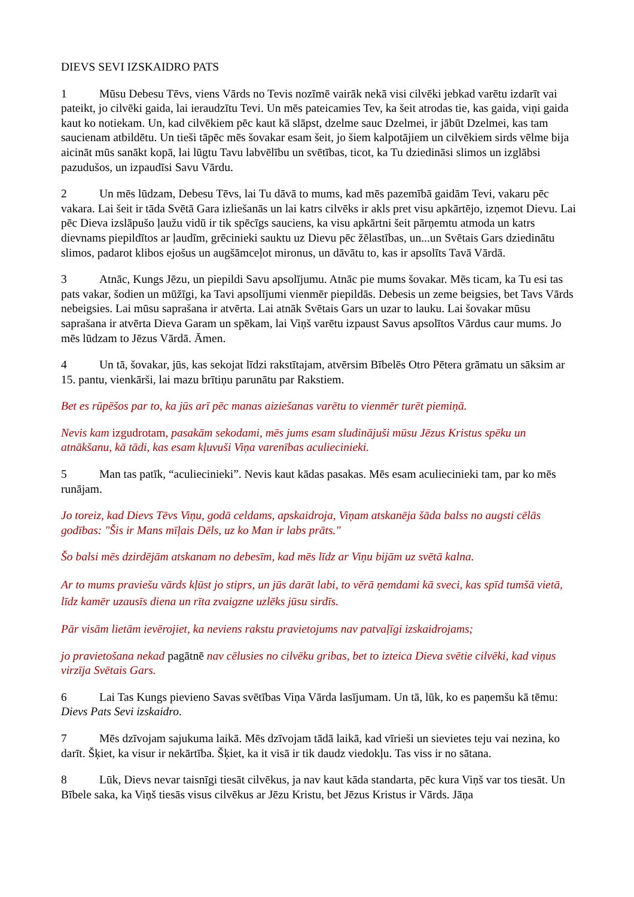DIEVS SEVI IZSKAIDRO PATS
1 Mūsu Debesu Tēvs, viens Vārds no Tevis nozīmē vairāk nekā visi cilvēki jebkad varētu izdarīt vai pateikt, jo cilvēki gaida, lai ieraudzītu Tevi. Un mēs pateicamies Tev, ka šeit atrodas tie, kas gaida, viņi gaida kaut ko notiekam. Un, kad cilvēkiem pēc kaut kā slāpst, dzelme sauc Dzelmei, ir jābūt Dzelmei, kas tam saucienam atbildētu. Un tieši tāpēc mēs šovakar esam šeit, jo šiem kalpotājiem un cilvēkiem sirds vēlme bija aicināt mūs sanākt kopā, lai lūgtu Tavu labvēlību un svētības, ticot, ka Tu dziedināsi slimos un izglābsi pazudušos, un izpaudīsi Savu Vārdu.
2 Un mēs lūdzam, Debesu Tēvs, lai Tu dāvā to mums, kad mēs pazemībā gaidām Tevi, vakaru pēc vakara. Lai šeit ir tāda Svētā Gara izliešanās un lai katrs cilvēks ir akls pret visu apkārtējo, izņemot Dievu. Lai pēc Dieva izslāpušo ļaužu vidū ir tik spēcīgs sauciens, ka visu apkārtni šeit pārņemtu atmoda un katrs dievnams piepildītos ar ļaudīm, grēcinieki sauktu uz Dievu pēc žēlastības, un...un Svētais Gars dziedinātu slimos, padarot klibos ejošus un augšāmceļot mironus, un dāvātu to, kas ir apsolīts Tavā Vārdā.
3 Atnāc, Kungs Jēzu, un piepildi Savu apsolījumu. Atnāc pie mums šovakar. Mēs ticam, ka Tu esi tas pats vakar, šodien un mūžīgi, ka Tavi apsolījumi vienmēr piepildās. Debesis un zeme beigsies, bet Tavs Vārds nebeigsies. Lai mūsu saprašana ir atvērta. Lai atnāk Svētais Gars un uzar to lauku. Lai šovakar mūsu saprašana ir atvērta Dieva Garam un spēkam, lai Viņš varētu izpaust Savus apsolītos Vārdus caur mums. Jo mēs lūdzam to Jēzus Vārdā. Āmen.
4 Un tā, šovakar, jūs, kas sekojat līdzi rakstītajam, atvērsim Bībelēs Otro Pētera grāmatu un sāksim ar 15. pantu, vienkārši, lai mazu brītiņu parunātu par Rakstiem.
Bet es rūpēšos par to, ka jūs arī pēc manas aiziešanas varētu to vienmēr turēt piemiņā.
Nevis kam izgudrotam, pasakām sekodami, mēs jums esam sludinājuši mūsu Jēzus Kristus spēku un atnākšanu, kā tādi, kas esam kļuvuši Viņa varenības aculiecinieki.
5 Man tas patīk, “aculiecinieki”. Nevis kaut kādas pasakas. Mēs esam aculiecinieki tam, par ko mēs runājam.
Jo toreiz, kad Dievs Tēvs Viņu, godā celdams, apskaidroja, Viņam atskanēja šāda balss no augsti cēlās godības: "Šis ir Mans mīļais Dēls, uz ko Man ir labs prāts."
Šo balsi mēs dzirdējām atskanam no debesīm, kad mēs līdz ar Viņu bijām uz svētā kalna.
Ar to mums praviešu vārds kļūst jo stiprs, un jūs darāt labi, to vērā ņemdami kā sveci, kas spīd tumšā vietā, līdz kamēr uzausīs diena un rīta zvaigzne uzlēks jūsu sirdīs.
Pār visām lietām ievērojiet, ka neviens rakstu pravietojums nav patvaļīgi izskaidrojams;
jo pravietošana nekad pagātnē nav cēlusies no cilvēku gribas, bet to izteica Dieva svētie cilvēki, kad viņus virzīja Svētais Gars.
6 Lai Tas Kungs pievieno Savas svētības Viņa Vārda lasījumam. Un tā, lūk, ko es paņemšu kā tēmu: Dievs Pats Sevi izskaidro.
7 Mēs dzīvojam sajukuma laikā. Mēs dzīvojam tādā laikā, kad vīrieši un sievietes teju vai nezina, ko darīt. Šķiet, ka visur ir nekārtība. Šķiet, ka it visā ir tik daudz viedokļu. Tas viss ir no sātana.
8 Lūk, Dievs nevar taisnīgi tiesāt cilvēkus, ja nav kaut kāda standarta, pēc kura Viņš var tos tiesāt. Un Bībele saka, ka Viņš tiesās visus cilvēkus ar Jēzu Kristu, bet Jēzus Kristus ir Vārds. Jāņa